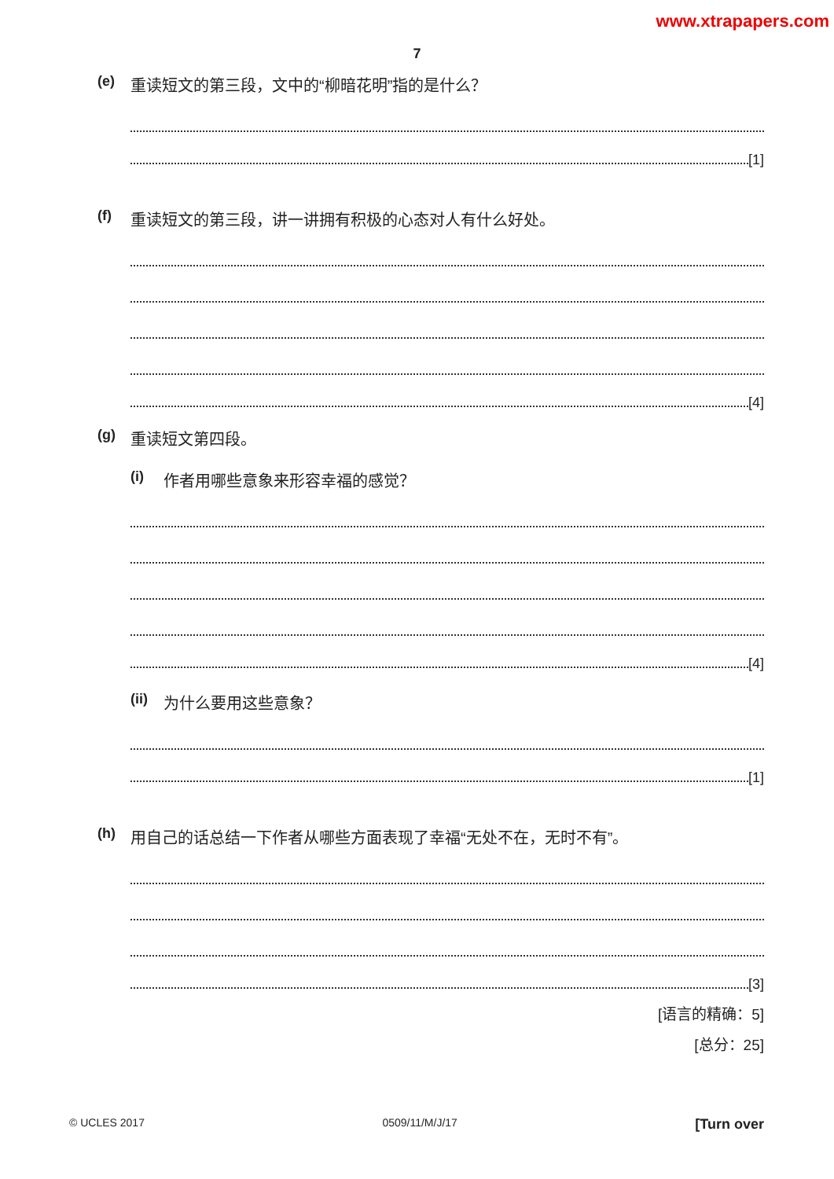www.xtrapapers.com
7
(e) 重读短文的第三段，文中的“柳暗花明”指的是什么？
[1]
(f) 重读短文的第三段，讲一讲拥有积极的心态对人有什么好处。
[4]
(g) 重读短文第四段。
(i) 作者用哪些意象来形容幸福的感觉？
[4]
(ii) 为什么要用这些意象？
[1]
(h) 用自己的话总结一下作者从哪些方面表现了幸福“无处不在，无时不有”。
[3]
[语言的精确：5]
[总分：25]
© UCLES 2017 0509/11/M/J/17 [Turn over